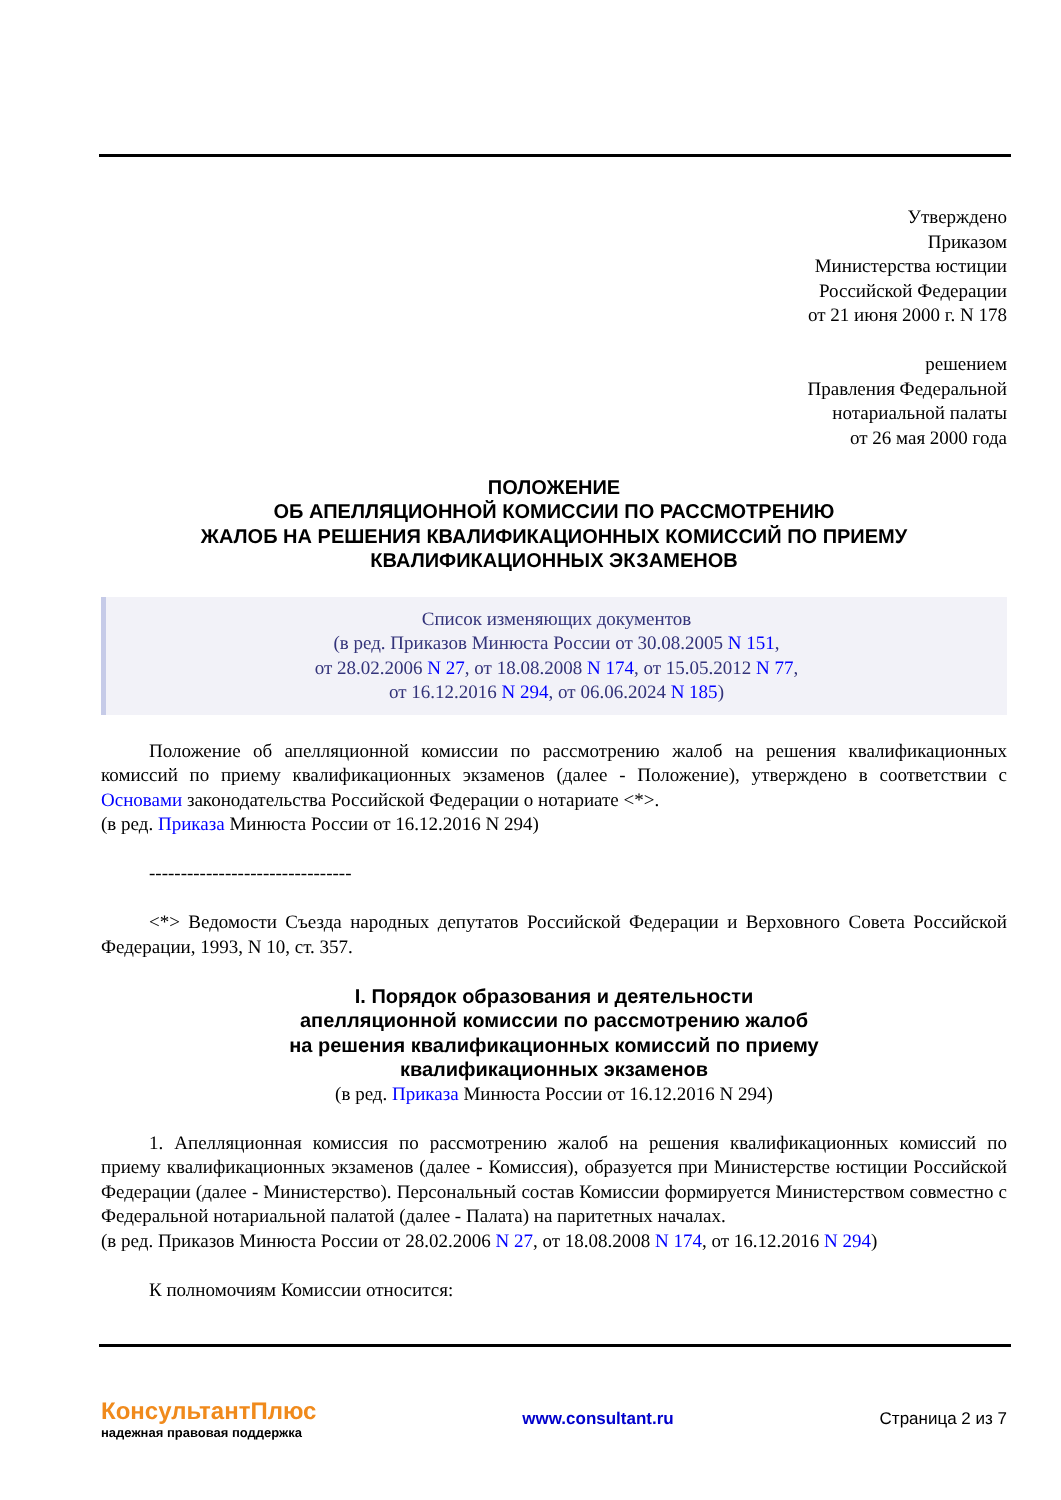Утверждено
Приказом
Министерства юстиции
Российской Федерации
от 21 июня 2000 г. N 178
решением
Правления Федеральной
нотариальной палаты
от 26 мая 2000 года
ПОЛОЖЕНИЕ
ОБ АПЕЛЛЯЦИОННОЙ КОМИССИИ ПО РАССМОТРЕНИЮ
ЖАЛОБ НА РЕШЕНИЯ КВАЛИФИКАЦИОННЫХ КОМИССИЙ ПО ПРИЕМУ
КВАЛИФИКАЦИОННЫХ ЭКЗАМЕНОВ
Список изменяющих документов
(в ред. Приказов Минюста России от 30.08.2005 N 151,
от 28.02.2006 N 27, от 18.08.2008 N 174, от 15.05.2012 N 77,
от 16.12.2016 N 294, от 06.06.2024 N 185)
Положение об апелляционной комиссии по рассмотрению жалоб на решения квалификационных комиссий по приему квалификационных экзаменов (далее - Положение), утверждено в соответствии с Основами законодательства Российской Федерации о нотариате <*>.
(в ред. Приказа Минюста России от 16.12.2016 N 294)
--------------------------------
<*> Ведомости Съезда народных депутатов Российской Федерации и Верховного Совета Российской Федерации, 1993, N 10, ст. 357.
I. Порядок образования и деятельности
апелляционной комиссии по рассмотрению жалоб
на решения квалификационных комиссий по приему
квалификационных экзаменов
(в ред. Приказа Минюста России от 16.12.2016 N 294)
1. Апелляционная комиссия по рассмотрению жалоб на решения квалификационных комиссий по приему квалификационных экзаменов (далее - Комиссия), образуется при Министерстве юстиции Российской Федерации (далее - Министерство). Персональный состав Комиссии формируется Министерством совместно с Федеральной нотариальной палатой (далее - Палата) на паритетных началах.
(в ред. Приказов Минюста России от 28.02.2006 N 27, от 18.08.2008 N 174, от 16.12.2016 N 294)
К полномочиям Комиссии относится:
КонсультантПлюс
надежная правовая поддержка
www.consultant.ru Страница 2 из 7